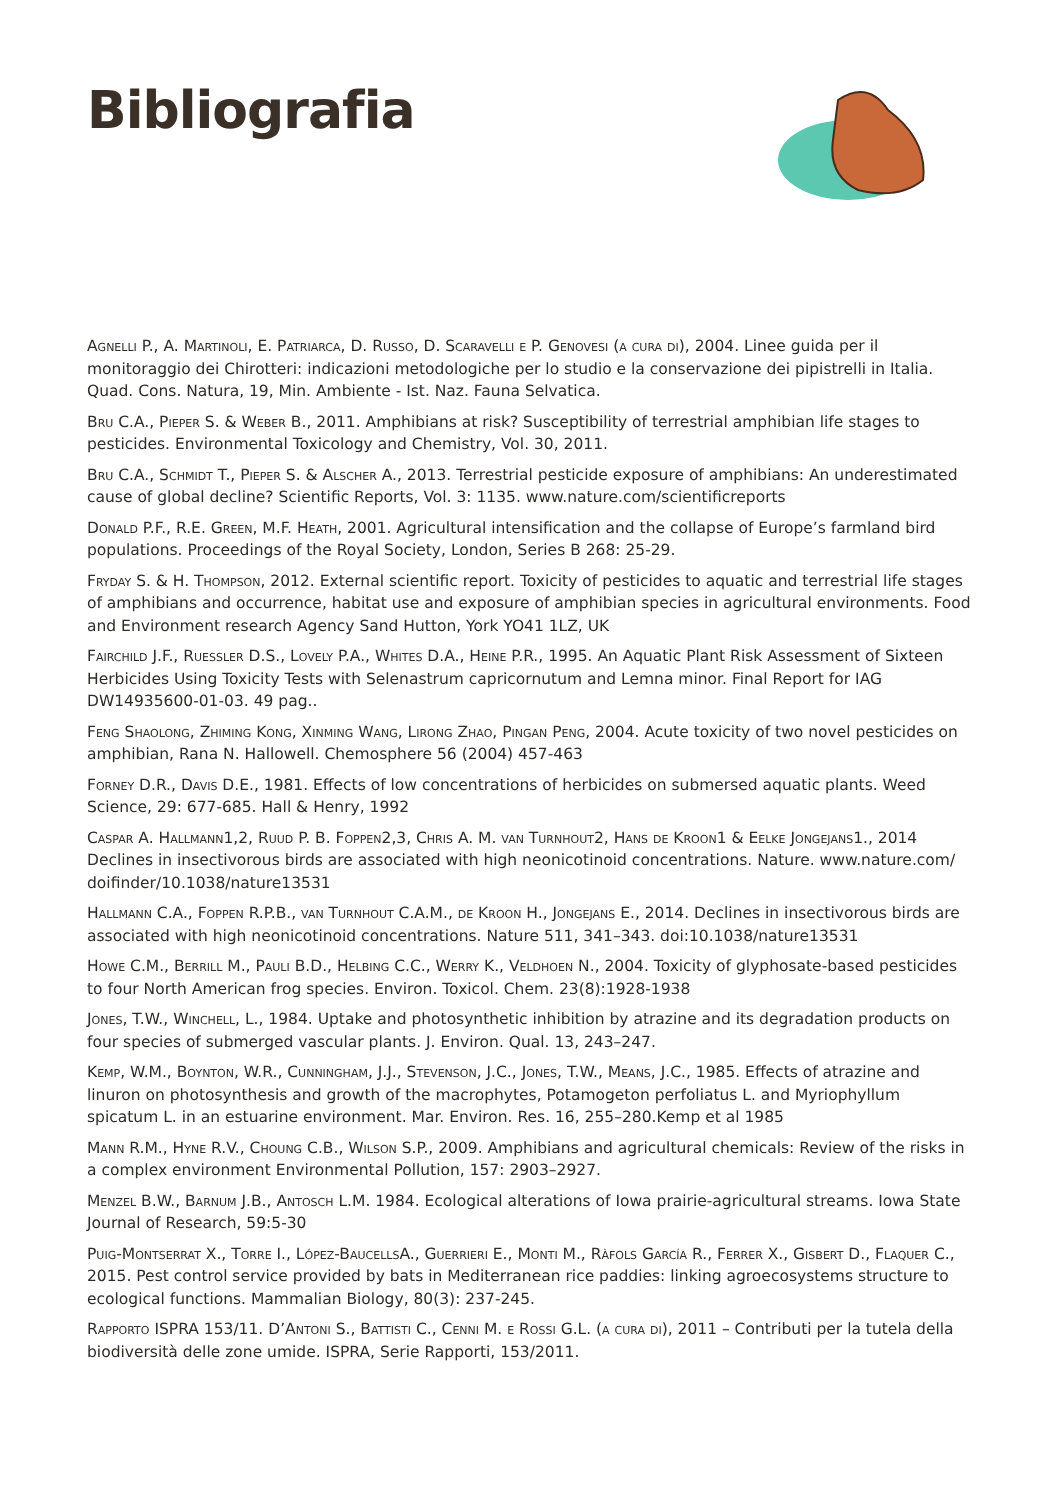Bibliografia
Agnelli P., A. Martinoli, E. Patriarca, D. Russo, D. Scaravelli e P. Genovesi (a cura di), 2004. Linee guida per il monitoraggio dei Chirotteri: indicazioni metodologiche per lo studio e la conservazione dei pipistrelli in Italia. Quad. Cons. Natura, 19, Min. Ambiente - Ist. Naz. Fauna Selvatica.
Bru C.A., Pieper S. & Weber B., 2011. Amphibians at risk? Susceptibility of terrestrial amphibian life stages to pesticides. Environmental Toxicology and Chemistry, Vol. 30, 2011.
Bru C.A., Schmidt T., Pieper S. & Alscher A., 2013. Terrestrial pesticide exposure of amphibians: An underestimated cause of global decline? Scientific Reports, Vol. 3: 1135. www.nature.com/scientificreports
Donald P.F., R.E. Green, M.F. Heath, 2001. Agricultural intensification and the collapse of Europe’s farmland bird populations. Proceedings of the Royal Society, London, Series B 268: 25-29.
Fryday S. & H. Thompson, 2012. External scientific report. Toxicity of pesticides to aquatic and terrestrial life stages of amphibians and occurrence, habitat use and exposure of amphibian species in agricultural environments. Food and Environment research Agency Sand Hutton, York YO41 1LZ, UK
Fairchild J.F., Ruessler D.S., Lovely P.A., Whites D.A., Heine P.R., 1995. An Aquatic Plant Risk Assessment of Sixteen Herbicides Using Toxicity Tests with Selenastrum capricornutum and Lemna minor. Final Report for IAG DW14935600-01-03. 49 pag..
Feng Shaolong, Zhiming Kong, Xinming Wang, Lirong Zhao, Pingan Peng, 2004. Acute toxicity of two novel pesticides on amphibian, Rana N. Hallowell. Chemosphere 56 (2004) 457-463
Forney D.R., Davis D.E., 1981. Effects of low concentrations of herbicides on submersed aquatic plants. Weed Science, 29: 677-685. Hall & Henry, 1992
Caspar A. Hallmann1,2, Ruud P. B. Foppen2,3, Chris A. M. van Turnhout2, Hans de Kroon1 & Eelke Jongejans1., 2014 Declines in insectivorous birds are associated with high neonicotinoid concentrations. Nature. www.nature.com/ doifinder/10.1038/nature13531
Hallmann C.A., Foppen R.P.B., van Turnhout C.A.M., de Kroon H., Jongejans E., 2014. Declines in insectivorous birds are associated with high neonicotinoid concentrations. Nature 511, 341–343. doi:10.1038/nature13531
Howe C.M., Berrill M., Pauli B.D., Helbing C.C., Werry K., Veldhoen N., 2004. Toxicity of glyphosate-based pesticides to four North American frog species. Environ. Toxicol. Chem. 23(8):1928-1938
Jones, T.W., Winchell, L., 1984. Uptake and photosynthetic inhibition by atrazine and its degradation products on four species of submerged vascular plants. J. Environ. Qual. 13, 243–247.
Kemp, W.M., Boynton, W.R., Cunningham, J.J., Stevenson, J.C., Jones, T.W., Means, J.C., 1985. Effects of atrazine and linuron on photosynthesis and growth of the macrophytes, Potamogeton perfoliatus L. and Myriophyllum spicatum L. in an estuarine environment. Mar. Environ. Res. 16, 255–280.Kemp et al 1985
Mann R.M., Hyne R.V., Choung C.B., Wilson S.P., 2009. Amphibians and agricultural chemicals: Review of the risks in a complex environment Environmental Pollution, 157: 2903–2927.
Menzel B.W., Barnum J.B., Antosch L.M. 1984. Ecological alterations of Iowa prairie-agricultural streams. Iowa State Journal of Research, 59:5-30
Puig-Montserrat X., Torre I., López-BaucellsA., Guerrieri E., Monti M., Ràfols García R., Ferrer X., Gisbert D., Flaquer C., 2015. Pest control service provided by bats in Mediterranean rice paddies: linking agroecosystems structure to ecological functions. Mammalian Biology, 80(3): 237-245.
Rapporto ISPRA 153/11. D’Antoni S., Battisti C., Cenni M. e Rossi G.L. (a cura di), 2011 – Contributi per la tutela della biodiversità delle zone umide. ISPRA, Serie Rapporti, 153/2011.